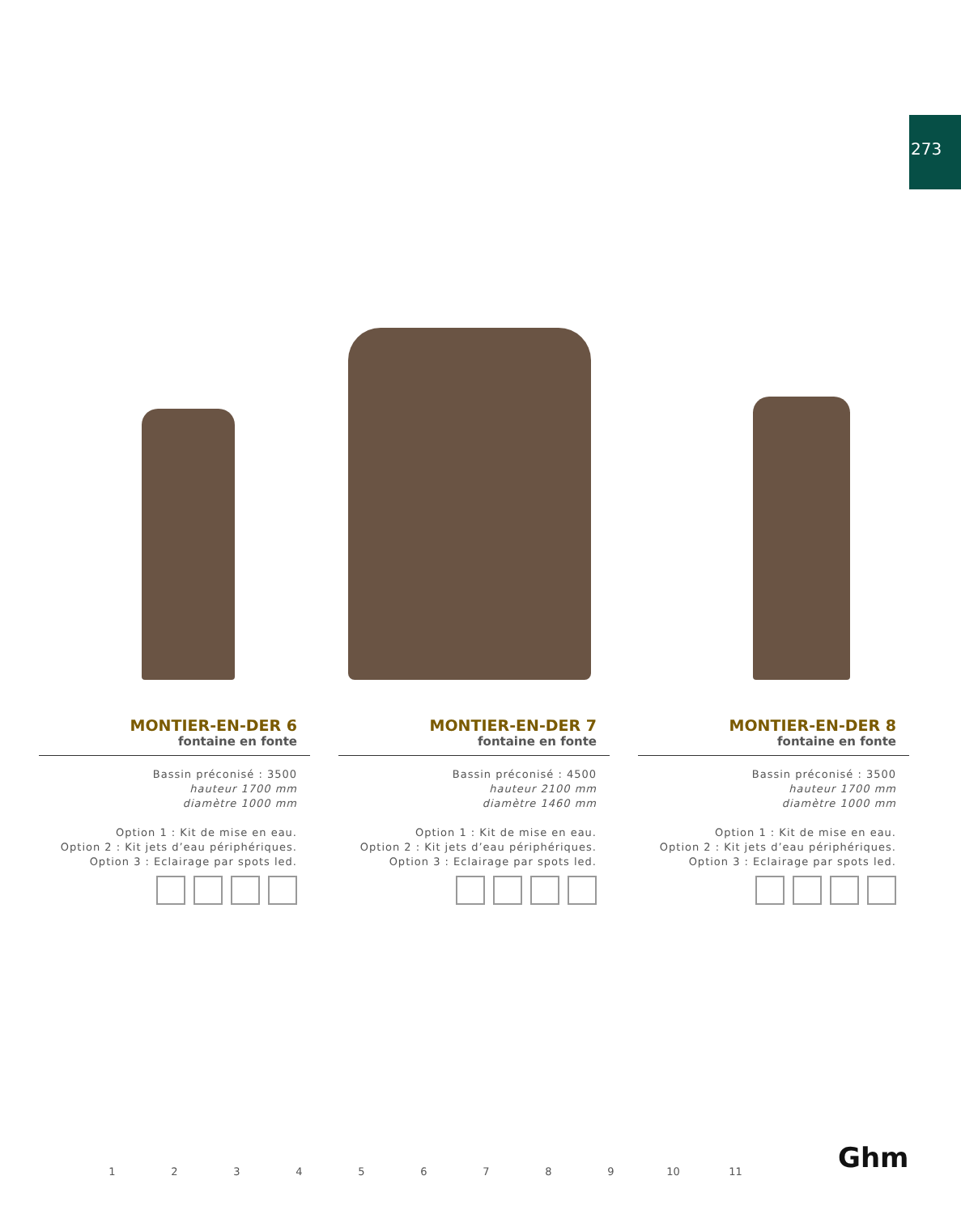273
MONTIER-EN-DER 6
fontaine en fonte
Bassin préconisé : 3500
hauteur 1700 mm
diamètre 1000 mm
Option 1 : Kit de mise en eau.
Option 2 : Kit jets d’eau périphériques.
Option 3 : Eclairage par spots led.
MONTIER-EN-DER 7
fontaine en fonte
Bassin préconisé : 4500
hauteur 2100 mm
diamètre 1460 mm
Option 1 : Kit de mise en eau.
Option 2 : Kit jets d’eau périphériques.
Option 3 : Eclairage par spots led.
MONTIER-EN-DER 8
fontaine en fonte
Bassin préconisé : 3500
hauteur 1700 mm
diamètre 1000 mm
Option 1 : Kit de mise en eau.
Option 2 : Kit jets d’eau périphériques.
Option 3 : Eclairage par spots led.
123456789 10 11 Ghm